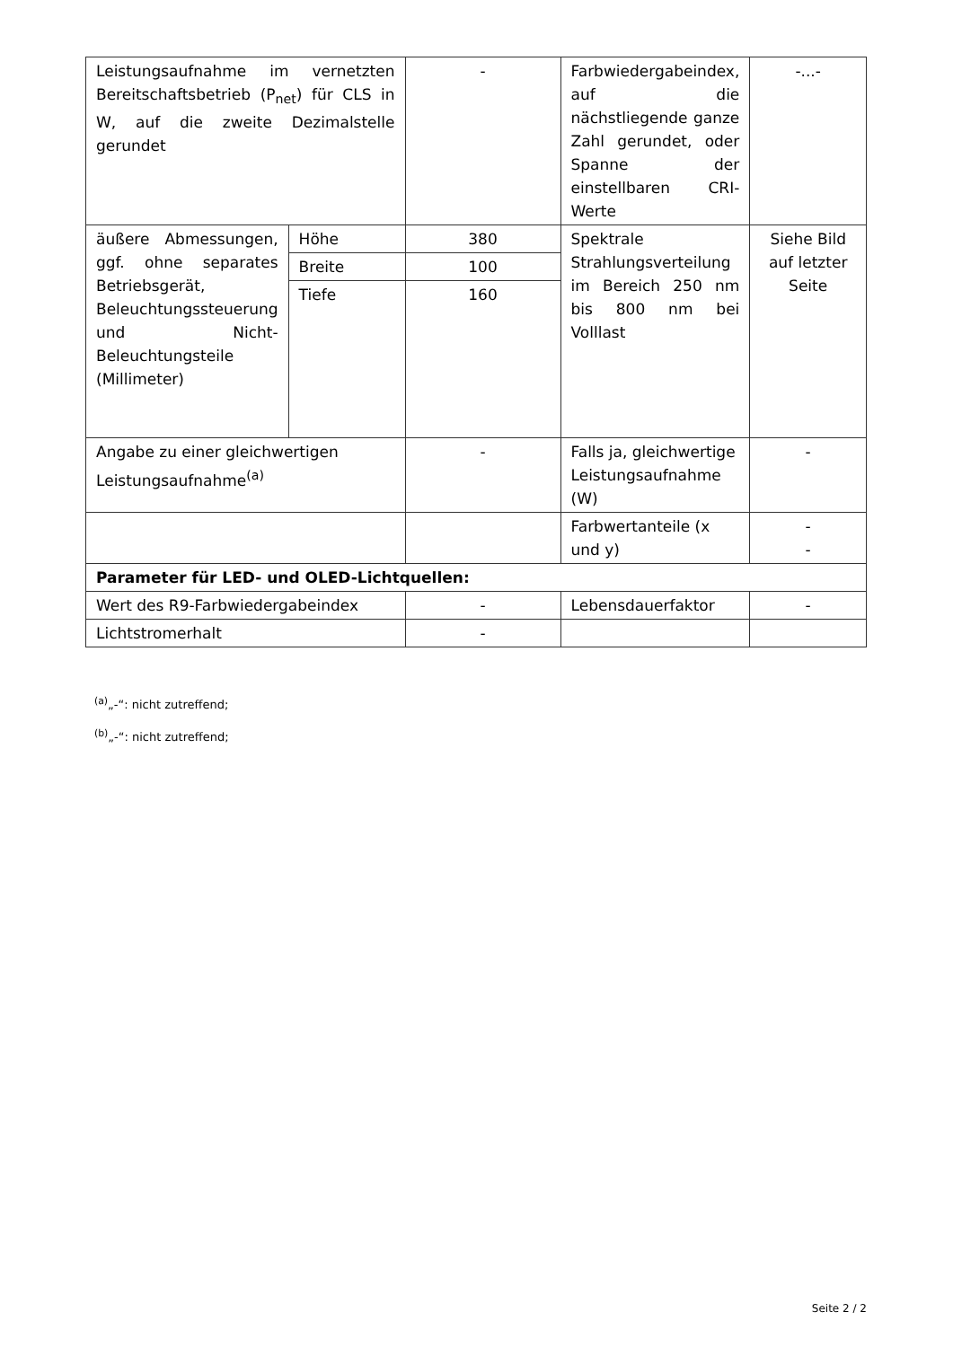| Leistungsaufnahme im vernetzten Bereitschaftsbetrieb (P<sub>net</sub>) für CLS in W, auf die zweite Dezimalstelle gerundet | | - | Farbwiedergabeindex, auf die nächstliegende ganze Zahl gerundet, oder Spanne der einstellbaren CRI-Werte | -...- |
| äußere Abmessungen, ggf. ohne separates Betriebsgerät, Beleuchtungssteuerung und Nicht-Beleuchtungsteile (Millimeter) | Höhe | 380 | Spektrale Strahlungsverteilung im Bereich 250 nm bis 800 nm bei Volllast | Siehe Bild auf letzter Seite |
| | Breite | 100 | | |
| | Tiefe | 160 | | |
| Angabe zu einer gleichwertigen Leistungsaufnahme<sup>(a)</sup> | | - | Falls ja, gleichwertige Leistungsaufnahme (W) | - |
| | | | Farbwertanteile (x und y) | - - |
| Parameter für LED- und OLED-Lichtquellen: | | | | |
| Wert des R9-Farbwiedergabeindex | | - | Lebensdauerfaktor | - |
| Lichtstromerhalt | | - | | |
<sup>(a)</sup>„-“: nicht zutreffend;
<sup>(b)</sup>„-“: nicht zutreffend;
Seite 2 / 2